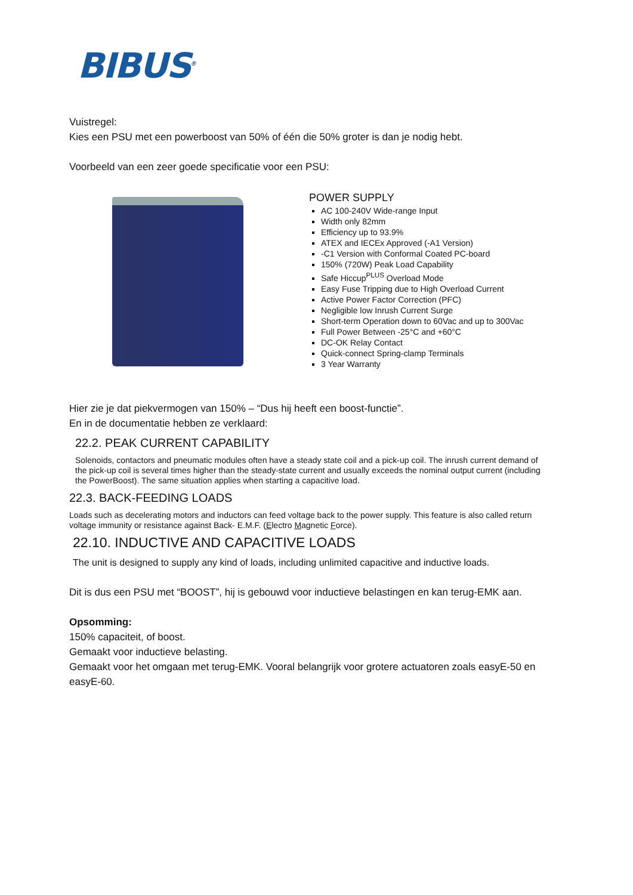BIBUS<sup>®</sup>
Vuistregel:
Kies een PSU met een powerboost van 50% of één die 50% groter is dan je nodig hebt.
Voorbeeld van een zeer goede specificatie voor een PSU:
POWER SUPPLY
AC 100-240V Wide-range Input
Width only 82mm
Efficiency up to 93.9%
ATEX and IECEx Approved (-A1 Version)
-C1 Version with Conformal Coated PC-board
150% (720W) Peak Load Capability
Safe Hiccup<sup>PLUS</sup> Overload Mode
Easy Fuse Tripping due to High Overload Current
Active Power Factor Correction (PFC)
Negligible low Inrush Current Surge
Short-term Operation down to 60Vac and up to 300Vac
Full Power Between -25°C and +60°C
DC-OK Relay Contact
Quick-connect Spring-clamp Terminals
3 Year Warranty
Hier zie je dat piekvermogen van 150% – “Dus hij heeft een boost-functie”.
En in de documentatie hebben ze verklaard:
22.2. PEAK CURRENT CAPABILITY
Solenoids, contactors and pneumatic modules often have a steady state coil and a pick-up coil. The inrush current demand of the pick-up coil is several times higher than the steady-state current and usually exceeds the nominal output current (including the PowerBoost). The same situation applies when starting a capacitive load.
22.3. BACK-FEEDING LOADS
Loads such as decelerating motors and inductors can feed voltage back to the power supply. This feature is also called return voltage immunity or resistance against Back- E.M.F. (Electro Magnetic Force).
22.10. INDUCTIVE AND CAPACITIVE LOADS
The unit is designed to supply any kind of loads, including unlimited capacitive and inductive loads.
Dit is dus een PSU met “BOOST”, hij is gebouwd voor inductieve belastingen en kan terug-EMK aan.
Opsomming:
150% capaciteit, of boost.
Gemaakt voor inductieve belasting.
Gemaakt voor het omgaan met terug-EMK. Vooral belangrijk voor grotere actuatoren zoals easyE-50 en easyE-60.